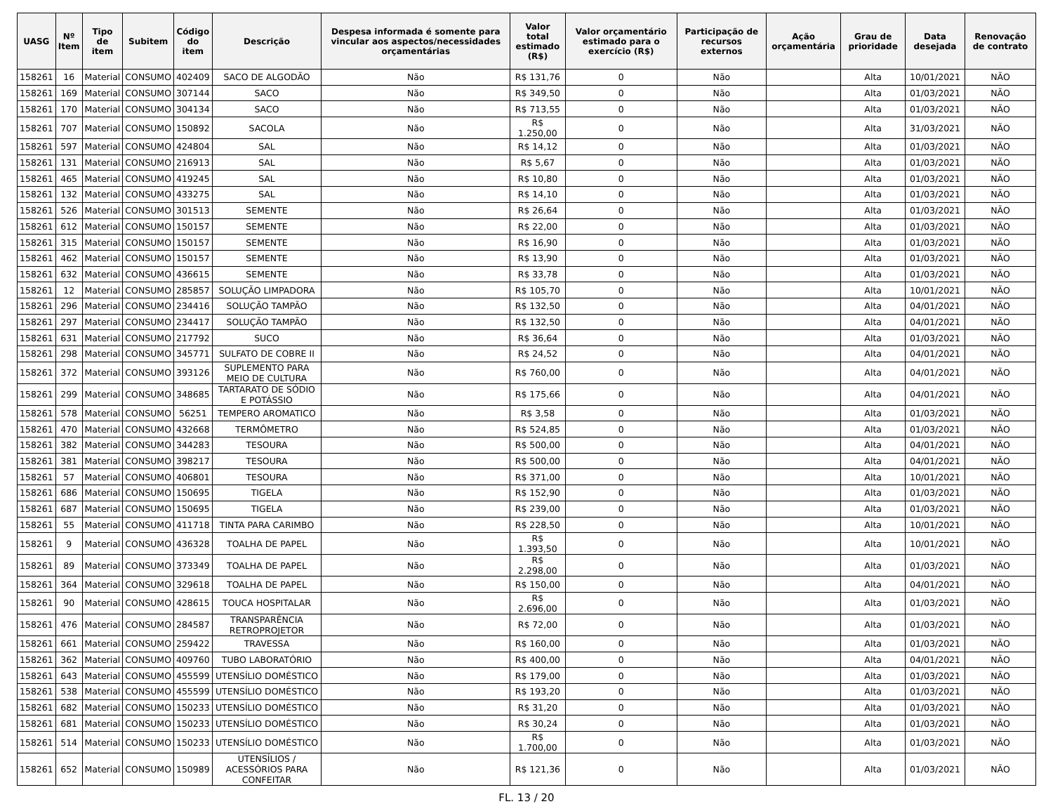| UASG | Nº Item | Tipo de item | Subitem | Código do item | Descrição | Despesa informada é somente para vincular aos aspectos/necessidades orçamentárias | Valor total estimado (R$) | Valor orçamentário estimado para o exercício (R$) | Participação de recursos externos | Ação orçamentária | Grau de prioridade | Data desejada | Renovação de contrato |
| --- | --- | --- | --- | --- | --- | --- | --- | --- | --- | --- | --- | --- | --- |
| 158261 | 16 | Material | CONSUMO | 402409 | SACO DE ALGODÃO | Não | R$ 131,76 | 0 | Não | | Alta | 10/01/2021 | NÃO |
| 158261 | 169 | Material | CONSUMO | 307144 | SACO | Não | R$ 349,50 | 0 | Não | | Alta | 01/03/2021 | NÃO |
| 158261 | 170 | Material | CONSUMO | 304134 | SACO | Não | R$ 713,55 | 0 | Não | | Alta | 01/03/2021 | NÃO |
| 158261 | 707 | Material | CONSUMO | 150892 | SACOLA | Não | R$ 1.250,00 | 0 | Não | | Alta | 31/03/2021 | NÃO |
| 158261 | 597 | Material | CONSUMO | 424804 | SAL | Não | R$ 14,12 | 0 | Não | | Alta | 01/03/2021 | NÃO |
| 158261 | 131 | Material | CONSUMO | 216913 | SAL | Não | R$ 5,67 | 0 | Não | | Alta | 01/03/2021 | NÃO |
| 158261 | 465 | Material | CONSUMO | 419245 | SAL | Não | R$ 10,80 | 0 | Não | | Alta | 01/03/2021 | NÃO |
| 158261 | 132 | Material | CONSUMO | 433275 | SAL | Não | R$ 14,10 | 0 | Não | | Alta | 01/03/2021 | NÃO |
| 158261 | 526 | Material | CONSUMO | 301513 | SEMENTE | Não | R$ 26,64 | 0 | Não | | Alta | 01/03/2021 | NÃO |
| 158261 | 612 | Material | CONSUMO | 150157 | SEMENTE | Não | R$ 22,00 | 0 | Não | | Alta | 01/03/2021 | NÃO |
| 158261 | 315 | Material | CONSUMO | 150157 | SEMENTE | Não | R$ 16,90 | 0 | Não | | Alta | 01/03/2021 | NÃO |
| 158261 | 462 | Material | CONSUMO | 150157 | SEMENTE | Não | R$ 13,90 | 0 | Não | | Alta | 01/03/2021 | NÃO |
| 158261 | 632 | Material | CONSUMO | 436615 | SEMENTE | Não | R$ 33,78 | 0 | Não | | Alta | 01/03/2021 | NÃO |
| 158261 | 12 | Material | CONSUMO | 285857 | SOLUÇÃO LIMPADORA | Não | R$ 105,70 | 0 | Não | | Alta | 10/01/2021 | NÃO |
| 158261 | 296 | Material | CONSUMO | 234416 | SOLUÇÃO TAMPÃO | Não | R$ 132,50 | 0 | Não | | Alta | 04/01/2021 | NÃO |
| 158261 | 297 | Material | CONSUMO | 234417 | SOLUÇÃO TAMPÃO | Não | R$ 132,50 | 0 | Não | | Alta | 04/01/2021 | NÃO |
| 158261 | 631 | Material | CONSUMO | 217792 | SUCO | Não | R$ 36,64 | 0 | Não | | Alta | 01/03/2021 | NÃO |
| 158261 | 298 | Material | CONSUMO | 345771 | SULFATO DE COBRE II | Não | R$ 24,52 | 0 | Não | | Alta | 04/01/2021 | NÃO |
| 158261 | 372 | Material | CONSUMO | 393126 | SUPLEMENTO PARA MEIO DE CULTURA | Não | R$ 760,00 | 0 | Não | | Alta | 04/01/2021 | NÃO |
| 158261 | 299 | Material | CONSUMO | 348685 | TARTARATO DE SÓDIO E POTÁSSIO | Não | R$ 175,66 | 0 | Não | | Alta | 04/01/2021 | NÃO |
| 158261 | 578 | Material | CONSUMO | 56251 | TEMPERO AROMATICO | Não | R$ 3,58 | 0 | Não | | Alta | 01/03/2021 | NÃO |
| 158261 | 470 | Material | CONSUMO | 432668 | TERMÔMETRO | Não | R$ 524,85 | 0 | Não | | Alta | 01/03/2021 | NÃO |
| 158261 | 382 | Material | CONSUMO | 344283 | TESOURA | Não | R$ 500,00 | 0 | Não | | Alta | 04/01/2021 | NÃO |
| 158261 | 381 | Material | CONSUMO | 398217 | TESOURA | Não | R$ 500,00 | 0 | Não | | Alta | 04/01/2021 | NÃO |
| 158261 | 57 | Material | CONSUMO | 406801 | TESOURA | Não | R$ 371,00 | 0 | Não | | Alta | 10/01/2021 | NÃO |
| 158261 | 686 | Material | CONSUMO | 150695 | TIGELA | Não | R$ 152,90 | 0 | Não | | Alta | 01/03/2021 | NÃO |
| 158261 | 687 | Material | CONSUMO | 150695 | TIGELA | Não | R$ 239,00 | 0 | Não | | Alta | 01/03/2021 | NÃO |
| 158261 | 55 | Material | CONSUMO | 411718 | TINTA PARA CARIMBO | Não | R$ 228,50 | 0 | Não | | Alta | 10/01/2021 | NÃO |
| 158261 | 9 | Material | CONSUMO | 436328 | TOALHA DE PAPEL | Não | R$ 1.393,50 | 0 | Não | | Alta | 10/01/2021 | NÃO |
| 158261 | 89 | Material | CONSUMO | 373349 | TOALHA DE PAPEL | Não | R$ 2.298,00 | 0 | Não | | Alta | 01/03/2021 | NÃO |
| 158261 | 364 | Material | CONSUMO | 329618 | TOALHA DE PAPEL | Não | R$ 150,00 | 0 | Não | | Alta | 04/01/2021 | NÃO |
| 158261 | 90 | Material | CONSUMO | 428615 | TOUCA HOSPITALAR | Não | R$ 2.696,00 | 0 | Não | | Alta | 01/03/2021 | NÃO |
| 158261 | 476 | Material | CONSUMO | 284587 | TRANSPARÊNCIA RETROPROJETOR | Não | R$ 72,00 | 0 | Não | | Alta | 01/03/2021 | NÃO |
| 158261 | 661 | Material | CONSUMO | 259422 | TRAVESSA | Não | R$ 160,00 | 0 | Não | | Alta | 01/03/2021 | NÃO |
| 158261 | 362 | Material | CONSUMO | 409760 | TUBO LABORATÓRIO | Não | R$ 400,00 | 0 | Não | | Alta | 04/01/2021 | NÃO |
| 158261 | 643 | Material | CONSUMO | 455599 | UTENSÍLIO DOMÉSTICO | Não | R$ 179,00 | 0 | Não | | Alta | 01/03/2021 | NÃO |
| 158261 | 538 | Material | CONSUMO | 455599 | UTENSÍLIO DOMÉSTICO | Não | R$ 193,20 | 0 | Não | | Alta | 01/03/2021 | NÃO |
| 158261 | 682 | Material | CONSUMO | 150233 | UTENSÍLIO DOMÉSTICO | Não | R$ 31,20 | 0 | Não | | Alta | 01/03/2021 | NÃO |
| 158261 | 681 | Material | CONSUMO | 150233 | UTENSÍLIO DOMÉSTICO | Não | R$ 30,24 | 0 | Não | | Alta | 01/03/2021 | NÃO |
| 158261 | 514 | Material | CONSUMO | 150233 | UTENSÍLIO DOMÉSTICO | Não | R$ 1.700,00 | 0 | Não | | Alta | 01/03/2021 | NÃO |
| 158261 | 652 | Material | CONSUMO | 150989 | UTENSÍLIOS / ACESSÓRIOS PARA CONFEITAR | Não | R$ 121,36 | 0 | Não | | Alta | 01/03/2021 | NÃO |
FL. 13 / 20